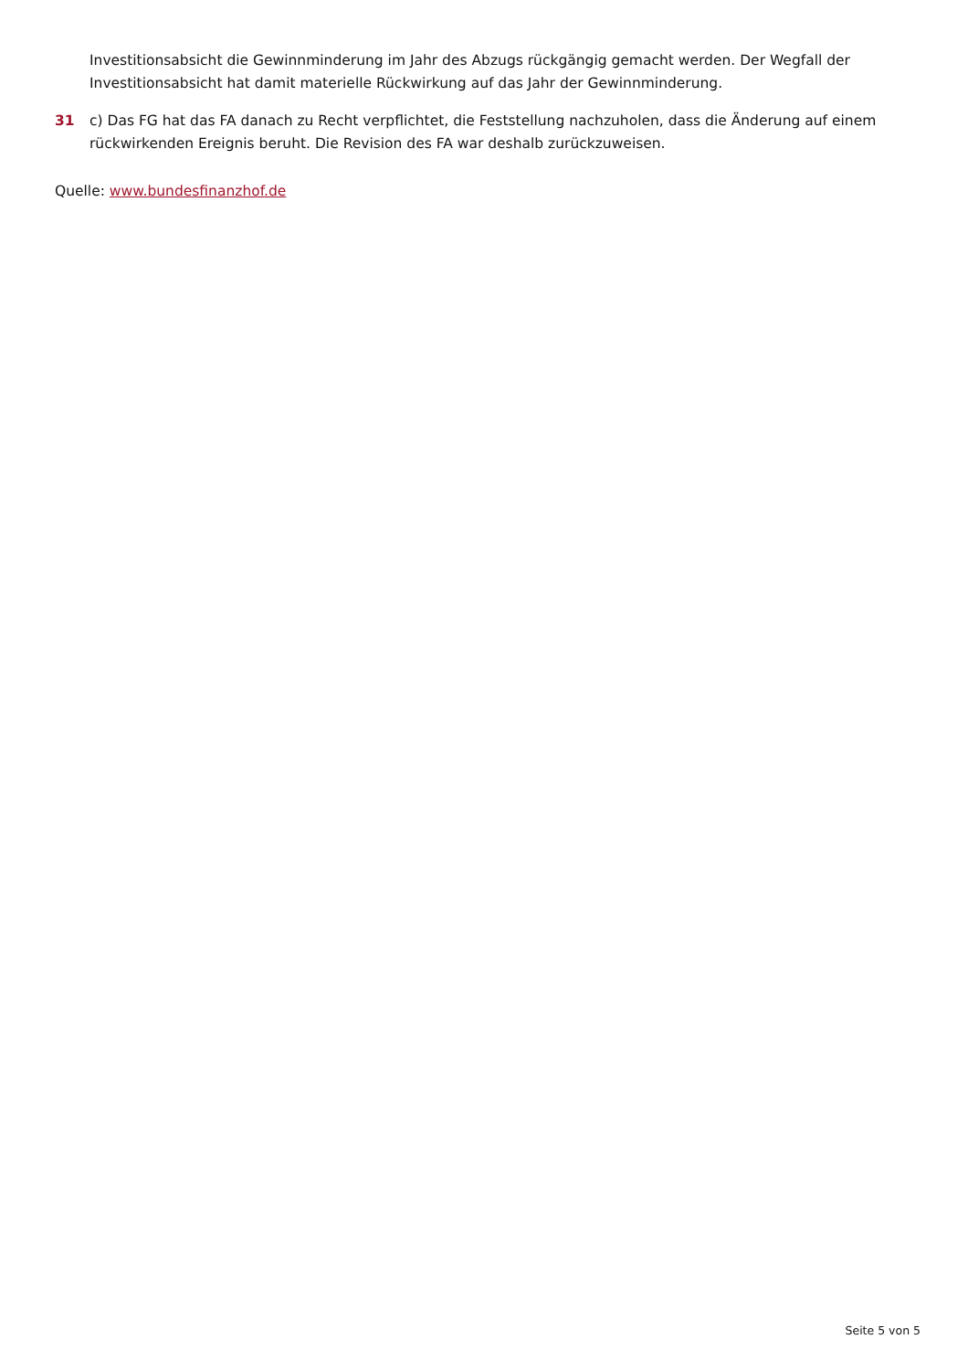Investitionsabsicht die Gewinnminderung im Jahr des Abzugs rückgängig gemacht werden. Der Wegfall der Investitionsabsicht hat damit materielle Rückwirkung auf das Jahr der Gewinnminderung.
31 c) Das FG hat das FA danach zu Recht verpflichtet, die Feststellung nachzuholen, dass die Änderung auf einem rückwirkenden Ereignis beruht. Die Revision des FA war deshalb zurückzuweisen.
Quelle: www.bundesfinanzhof.de
Seite 5 von 5